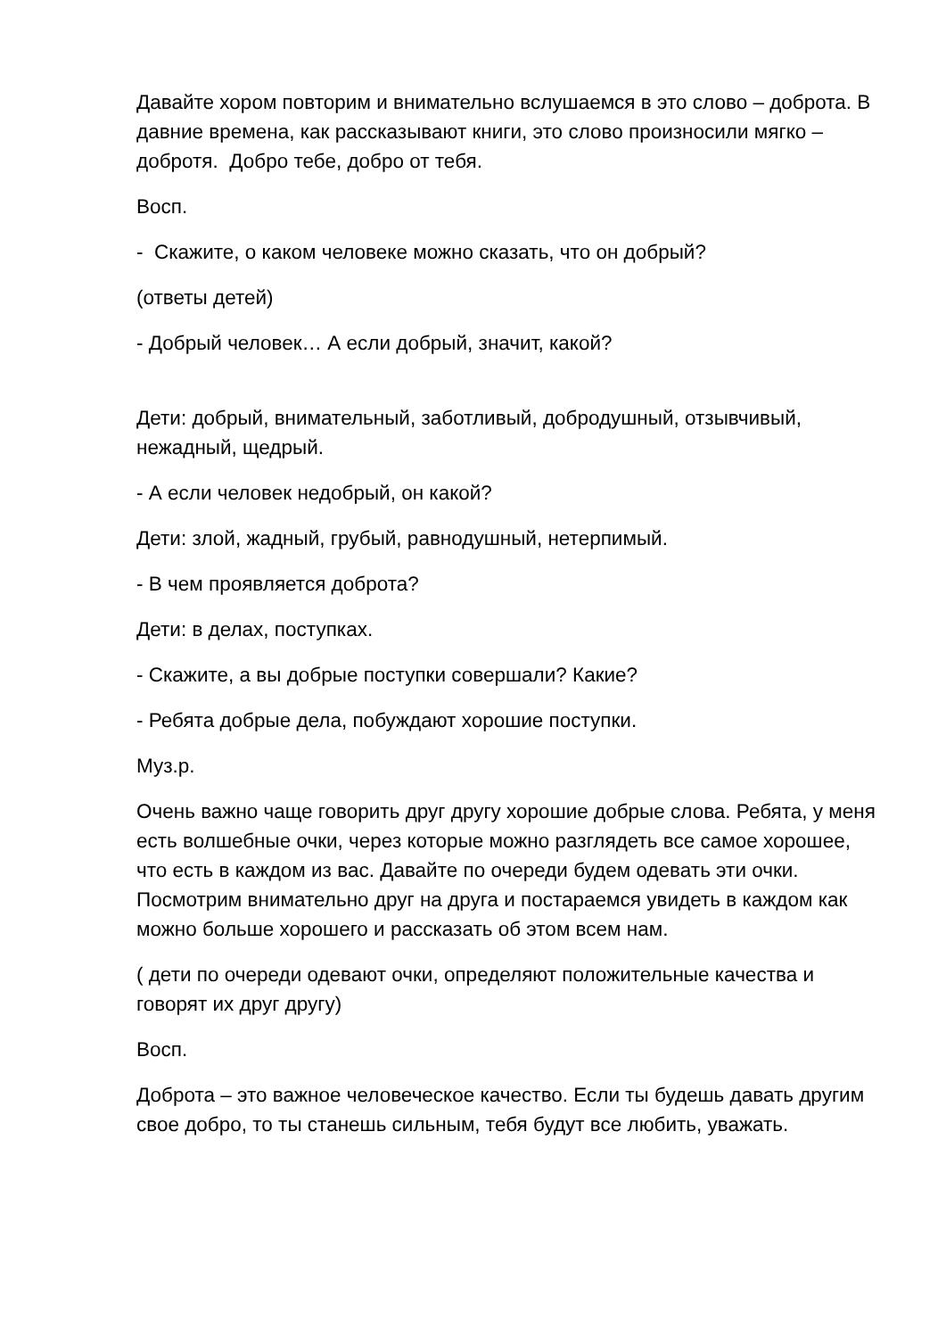Давайте хором повторим и внимательно вслушаемся в это слово – доброта. В давние времена, как рассказывают книги, это слово произносили мягко – добротя. Добро тебе, добро от тебя.
Восп.
- Скажите, о каком человеке можно сказать, что он добрый?
(ответы детей)
- Добрый человек… А если добрый, значит, какой?
Дети: добрый, внимательный, заботливый, добродушный, отзывчивый, нежадный, щедрый.
- А если человек недобрый, он какой?
Дети: злой, жадный, грубый, равнодушный, нетерпимый.
- В чем проявляется доброта?
Дети: в делах, поступках.
- Скажите, а вы добрые поступки совершали? Какие?
- Ребята добрые дела, побуждают хорошие поступки.
Муз.р.
Очень важно чаще говорить друг другу хорошие добрые слова. Ребята, у меня есть волшебные очки, через которые можно разглядеть все самое хорошее, что есть в каждом из вас. Давайте по очереди будем одевать эти очки. Посмотрим внимательно друг на друга и постараемся увидеть в каждом как можно больше хорошего и рассказать об этом всем нам.
( дети по очереди одевают очки, определяют положительные качества и говорят их друг другу)
Восп.
Доброта – это важное человеческое качество. Если ты будешь давать другим свое добро, то ты станешь сильным, тебя будут все любить, уважать.